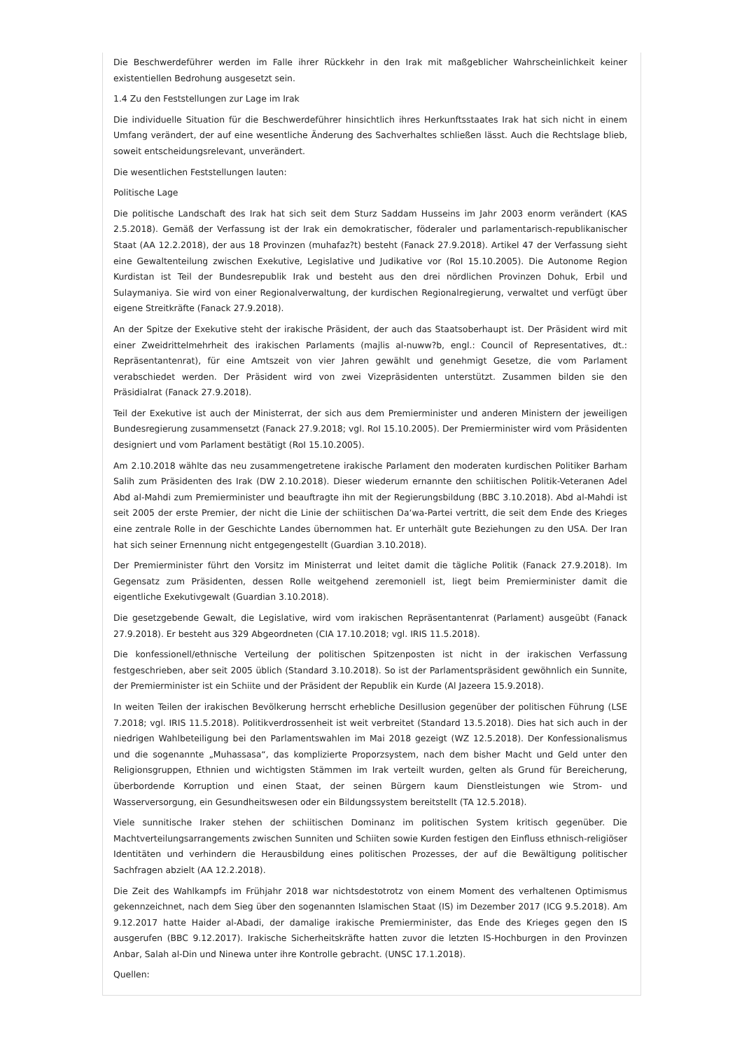Die Beschwerdeführer werden im Falle ihrer Rückkehr in den Irak mit maßgeblicher Wahrscheinlichkeit keiner existentiellen Bedrohung ausgesetzt sein.
1.4 Zu den Feststellungen zur Lage im Irak
Die individuelle Situation für die Beschwerdeführer hinsichtlich ihres Herkunftsstaates Irak hat sich nicht in einem Umfang verändert, der auf eine wesentliche Änderung des Sachverhaltes schließen lässt. Auch die Rechtslage blieb, soweit entscheidungsrelevant, unverändert.
Die wesentlichen Feststellungen lauten:
Politische Lage
Die politische Landschaft des Irak hat sich seit dem Sturz Saddam Husseins im Jahr 2003 enorm verändert (KAS 2.5.2018). Gemäß der Verfassung ist der Irak ein demokratischer, föderaler und parlamentarisch-republikanischer Staat (AA 12.2.2018), der aus 18 Provinzen (muhafaz?t) besteht (Fanack 27.9.2018). Artikel 47 der Verfassung sieht eine Gewaltenteilung zwischen Exekutive, Legislative und Judikative vor (RoI 15.10.2005). Die Autonome Region Kurdistan ist Teil der Bundesrepublik Irak und besteht aus den drei nördlichen Provinzen Dohuk, Erbil und Sulaymaniya. Sie wird von einer Regionalverwaltung, der kurdischen Regionalregierung, verwaltet und verfügt über eigene Streitkräfte (Fanack 27.9.2018).
An der Spitze der Exekutive steht der irakische Präsident, der auch das Staatsoberhaupt ist. Der Präsident wird mit einer Zweidrittelmehrheit des irakischen Parlaments (majlis al-nuww?b, engl.: Council of Representatives, dt.: Repräsentantenrat), für eine Amtszeit von vier Jahren gewählt und genehmigt Gesetze, die vom Parlament verabschiedet werden. Der Präsident wird von zwei Vizepräsidenten unterstützt. Zusammen bilden sie den Präsidialrat (Fanack 27.9.2018).
Teil der Exekutive ist auch der Ministerrat, der sich aus dem Premierminister und anderen Ministern der jeweiligen Bundesregierung zusammensetzt (Fanack 27.9.2018; vgl. RoI 15.10.2005). Der Premierminister wird vom Präsidenten designiert und vom Parlament bestätigt (RoI 15.10.2005).
Am 2.10.2018 wählte das neu zusammengetretene irakische Parlament den moderaten kurdischen Politiker Barham Salih zum Präsidenten des Irak (DW 2.10.2018). Dieser wiederum ernannte den schiitischen Politik-Veteranen Adel Abd al-Mahdi zum Premierminister und beauftragte ihn mit der Regierungsbildung (BBC 3.10.2018). Abd al-Mahdi ist seit 2005 der erste Premier, der nicht die Linie der schiitischen Da‘wa-Partei vertritt, die seit dem Ende des Krieges eine zentrale Rolle in der Geschichte Landes übernommen hat. Er unterhält gute Beziehungen zu den USA. Der Iran hat sich seiner Ernennung nicht entgegengestellt (Guardian 3.10.2018).
Der Premierminister führt den Vorsitz im Ministerrat und leitet damit die tägliche Politik (Fanack 27.9.2018). Im Gegensatz zum Präsidenten, dessen Rolle weitgehend zeremoniell ist, liegt beim Premierminister damit die eigentliche Exekutivgewalt (Guardian 3.10.2018).
Die gesetzgebende Gewalt, die Legislative, wird vom irakischen Repräsentantenrat (Parlament) ausgeübt (Fanack 27.9.2018). Er besteht aus 329 Abgeordneten (CIA 17.10.2018; vgl. IRIS 11.5.2018).
Die konfessionell/ethnische Verteilung der politischen Spitzenposten ist nicht in der irakischen Verfassung festgeschrieben, aber seit 2005 üblich (Standard 3.10.2018). So ist der Parlamentspräsident gewöhnlich ein Sunnite, der Premierminister ist ein Schiite und der Präsident der Republik ein Kurde (Al Jazeera 15.9.2018).
In weiten Teilen der irakischen Bevölkerung herrscht erhebliche Desillusion gegenüber der politischen Führung (LSE 7.2018; vgl. IRIS 11.5.2018). Politikverdrossenheit ist weit verbreitet (Standard 13.5.2018). Dies hat sich auch in der niedrigen Wahlbeteiligung bei den Parlamentswahlen im Mai 2018 gezeigt (WZ 12.5.2018). Der Konfessionalismus und die sogenannte „Muhassasa“, das komplizierte Proporzsystem, nach dem bisher Macht und Geld unter den Religionsgruppen, Ethnien und wichtigsten Stämmen im Irak verteilt wurden, gelten als Grund für Bereicherung, überbordende Korruption und einen Staat, der seinen Bürgern kaum Dienstleistungen wie Strom- und Wasserversorgung, ein Gesundheitswesen oder ein Bildungssystem bereitstellt (TA 12.5.2018).
Viele sunnitische Iraker stehen der schiitischen Dominanz im politischen System kritisch gegenüber. Die Machtverteilungsarrangements zwischen Sunniten und Schiiten sowie Kurden festigen den Einfluss ethnisch-religiöser Identitäten und verhindern die Herausbildung eines politischen Prozesses, der auf die Bewältigung politischer Sachfragen abzielt (AA 12.2.2018).
Die Zeit des Wahlkampfs im Frühjahr 2018 war nichtsdestotrotz von einem Moment des verhaltenen Optimismus gekennzeichnet, nach dem Sieg über den sogenannten Islamischen Staat (IS) im Dezember 2017 (ICG 9.5.2018). Am 9.12.2017 hatte Haider al-Abadi, der damalige irakische Premierminister, das Ende des Krieges gegen den IS ausgerufen (BBC 9.12.2017). Irakische Sicherheitskräfte hatten zuvor die letzten IS-Hochburgen in den Provinzen Anbar, Salah al-Din und Ninewa unter ihre Kontrolle gebracht. (UNSC 17.1.2018).
Quellen: